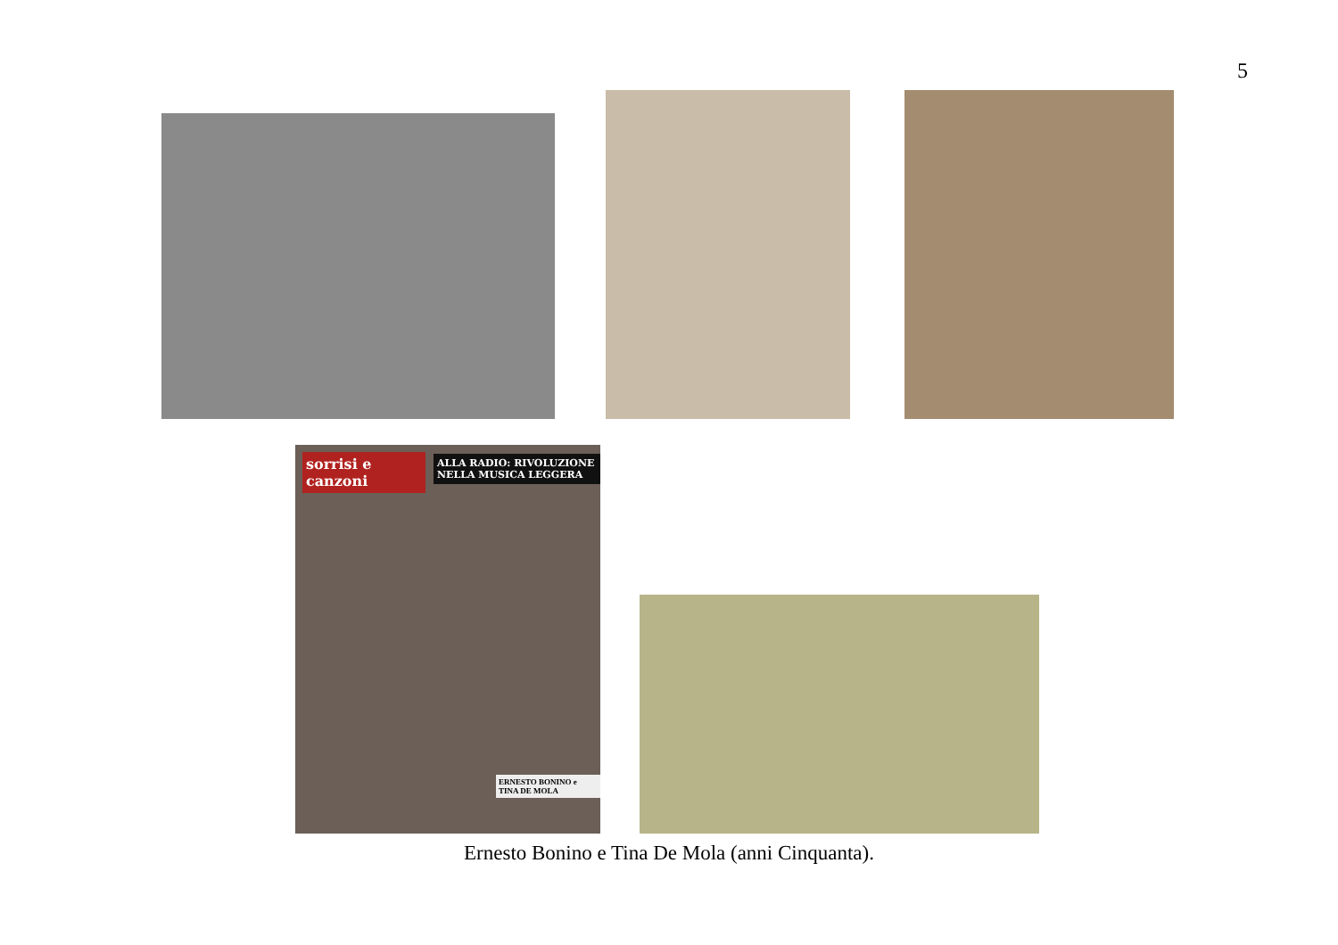5
sorrisi e canzoni
ALLA RADIO: RIVOLUZIONE NELLA MUSICA LEGGERA
ERNESTO BONINO e TINA DE MOLA
Ernesto Bonino e Tina De Mola (anni Cinquanta).